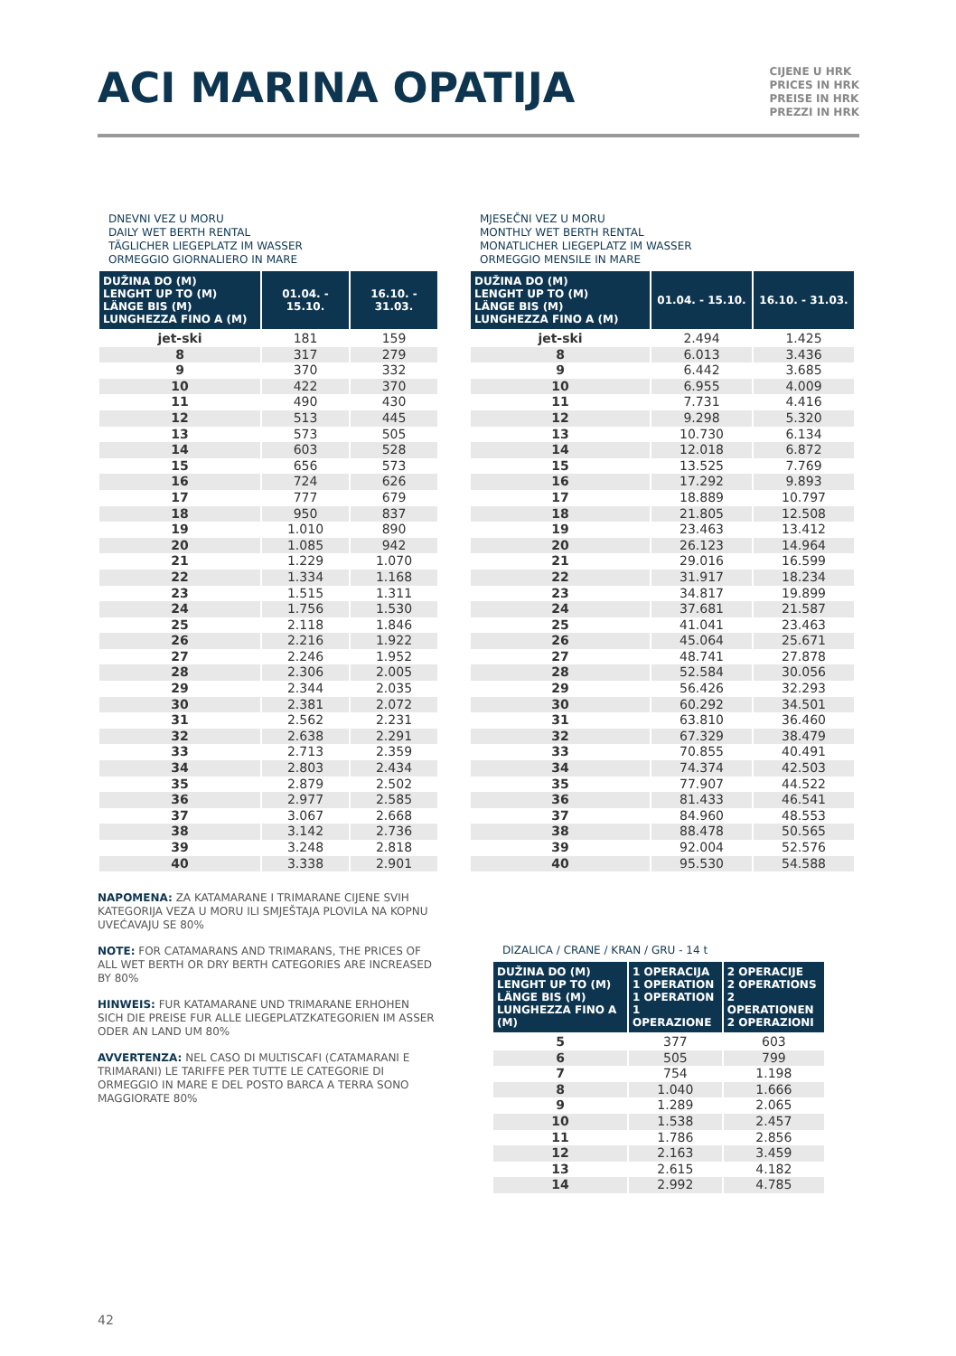ACI MARINA OPATIJA
CIJENE U HRK
PRICES IN HRK
PREISE IN HRK
PREZZI IN HRK
DNEVNI VEZ U MORU
DAILY WET BERTH RENTAL
TÄGLICHER LIEGEPLATZ IM WASSER
ORMEGGIO GIORNALIERO IN MARE
| DUŽINA DO (M) LENGHT UP TO (M) LÄNGE BIS (M) LUNGHEZZA FINO A (M) | 01.04. - 15.10. | 16.10. - 31.03. |
| --- | --- | --- |
| jet-ski | 181 | 159 |
| 8 | 317 | 279 |
| 9 | 370 | 332 |
| 10 | 422 | 370 |
| 11 | 490 | 430 |
| 12 | 513 | 445 |
| 13 | 573 | 505 |
| 14 | 603 | 528 |
| 15 | 656 | 573 |
| 16 | 724 | 626 |
| 17 | 777 | 679 |
| 18 | 950 | 837 |
| 19 | 1.010 | 890 |
| 20 | 1.085 | 942 |
| 21 | 1.229 | 1.070 |
| 22 | 1.334 | 1.168 |
| 23 | 1.515 | 1.311 |
| 24 | 1.756 | 1.530 |
| 25 | 2.118 | 1.846 |
| 26 | 2.216 | 1.922 |
| 27 | 2.246 | 1.952 |
| 28 | 2.306 | 2.005 |
| 29 | 2.344 | 2.035 |
| 30 | 2.381 | 2.072 |
| 31 | 2.562 | 2.231 |
| 32 | 2.638 | 2.291 |
| 33 | 2.713 | 2.359 |
| 34 | 2.803 | 2.434 |
| 35 | 2.879 | 2.502 |
| 36 | 2.977 | 2.585 |
| 37 | 3.067 | 2.668 |
| 38 | 3.142 | 2.736 |
| 39 | 3.248 | 2.818 |
| 40 | 3.338 | 2.901 |
NAPOMENA: ZA KATAMARANE I TRIMARANE CIJENE SVIH KATEGORIJA VEZA U MORU ILI SMJEŠTAJA PLOVILA NA KOPNU UVEĆAVAJU SE 80%
NOTE: FOR CATAMARANS AND TRIMARANS, THE PRICES OF ALL WET BERTH OR DRY BERTH CATEGORIES ARE INCREASED BY 80%
HINWEIS: FUR KATAMARANE UND TRIMARANE ERHOHEN SICH DIE PREISE FUR ALLE LIEGEPLATZKATEGORIEN IM ASSER ODER AN LAND UM 80%
AVVERTENZA: NEL CASO DI MULTISCAFI (CATAMARANI E TRIMARANI) LE TARIFFE PER TUTTE LE CATEGORIE DI ORMEGGIO IN MARE E DEL POSTO BARCA A TERRA SONO MAGGIORATE 80%
MJESEČNI VEZ U MORU
MONTHLY WET BERTH RENTAL
MONATLICHER LIEGEPLATZ IM WASSER
ORMEGGIO MENSILE IN MARE
| DUŽINA DO (M) LENGHT UP TO (M) LÄNGE BIS (M) LUNGHEZZA FINO A (M) | 01.04. - 15.10. | 16.10. - 31.03. |
| --- | --- | --- |
| jet-ski | 2.494 | 1.425 |
| 8 | 6.013 | 3.436 |
| 9 | 6.442 | 3.685 |
| 10 | 6.955 | 4.009 |
| 11 | 7.731 | 4.416 |
| 12 | 9.298 | 5.320 |
| 13 | 10.730 | 6.134 |
| 14 | 12.018 | 6.872 |
| 15 | 13.525 | 7.769 |
| 16 | 17.292 | 9.893 |
| 17 | 18.889 | 10.797 |
| 18 | 21.805 | 12.508 |
| 19 | 23.463 | 13.412 |
| 20 | 26.123 | 14.964 |
| 21 | 29.016 | 16.599 |
| 22 | 31.917 | 18.234 |
| 23 | 34.817 | 19.899 |
| 24 | 37.681 | 21.587 |
| 25 | 41.041 | 23.463 |
| 26 | 45.064 | 25.671 |
| 27 | 48.741 | 27.878 |
| 28 | 52.584 | 30.056 |
| 29 | 56.426 | 32.293 |
| 30 | 60.292 | 34.501 |
| 31 | 63.810 | 36.460 |
| 32 | 67.329 | 38.479 |
| 33 | 70.855 | 40.491 |
| 34 | 74.374 | 42.503 |
| 35 | 77.907 | 44.522 |
| 36 | 81.433 | 46.541 |
| 37 | 84.960 | 48.553 |
| 38 | 88.478 | 50.565 |
| 39 | 92.004 | 52.576 |
| 40 | 95.530 | 54.588 |
DIZALICA / CRANE / KRAN / GRU - 14 t
| DUŽINA DO (M) LENGHT UP TO (M) LÄNGE BIS (M) LUNGHEZZA FINO A (M) | 1 OPERACIJA 1 OPERATION 1 OPERATION 1 OPERAZIONE | 2 OPERACIJE 2 OPERATIONS 2 OPERATIONEN 2 OPERAZIONI |
| --- | --- | --- |
| 5 | 377 | 603 |
| 6 | 505 | 799 |
| 7 | 754 | 1.198 |
| 8 | 1.040 | 1.666 |
| 9 | 1.289 | 2.065 |
| 10 | 1.538 | 2.457 |
| 11 | 1.786 | 2.856 |
| 12 | 2.163 | 3.459 |
| 13 | 2.615 | 4.182 |
| 14 | 2.992 | 4.785 |
42